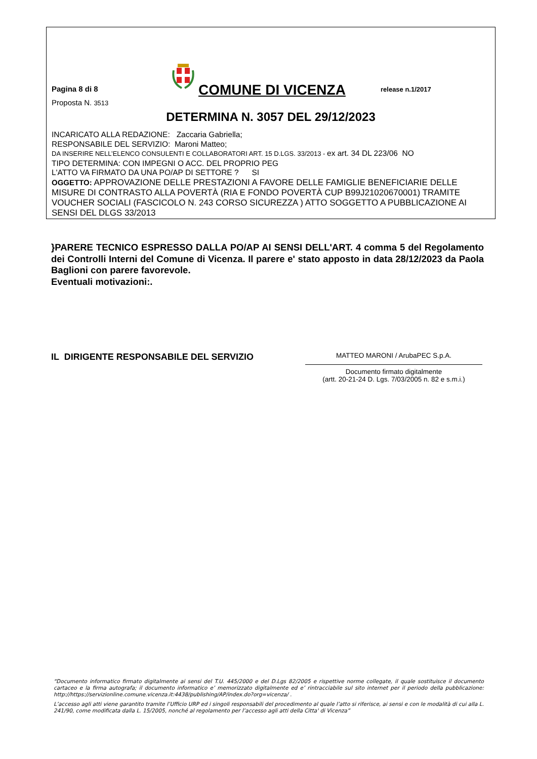Pagina 8 di 8
COMUNE DI VICENZA
release n.1/2017
Proposta N. 3513
DETERMINA N. 3057 DEL 29/12/2023
INCARICATO ALLA REDAZIONE: Zaccaria Gabriella;
RESPONSABILE DEL SERVIZIO: Maroni Matteo;
DA INSERIRE NELL’ELENCO CONSULENTI E COLLABORATORI ART. 15 D.LGS. 33/2013 - ex art. 34 DL 223/06 NO
TIPO DETERMINA: CON IMPEGNI O ACC. DEL PROPRIO PEG
L'ATTO VA FIRMATO DA UNA PO/AP DI SETTORE ? SI
OGGETTO: APPROVAZIONE DELLE PRESTAZIONI A FAVORE DELLE FAMIGLIE BENEFICIARIE DELLE MISURE DI CONTRASTO ALLA POVERTÀ (RIA E FONDO POVERTÀ CUP B99J21020670001) TRAMITE VOUCHER SOCIALI (FASCICOLO N. 243 CORSO SICUREZZA ) ATTO SOGGETTO A PUBBLICAZIONE AI SENSI DEL DLGS 33/2013
}PARERE TECNICO ESPRESSO DALLA PO/AP AI SENSI DELL'ART. 4 comma 5 del Regolamento dei Controlli Interni del Comune di Vicenza. Il parere e' stato apposto in data 28/12/2023 da Paola Baglioni con parere favorevole.
Eventuali motivazioni:.
IL DIRIGENTE RESPONSABILE DEL SERVIZIO
MATTEO MARONI / ArubaPEC S.p.A.
Documento firmato digitalmente
(artt. 20-21-24 D. Lgs. 7/03/2005 n. 82 e s.m.i.)
“Documento informatico firmato digitalmente ai sensi del T.U. 445/2000 e del D.Lgs 82/2005 e rispettive norme collegate, il quale sostituisce il documento cartaceo e la firma autografa; il documento informatico e’ memorizzato digitalmente ed e’ rintracciabile sul sito internet per il periodo della pubblicazione: http://https://servizionline.comune.vicenza.it:4438/publishing/AP/index.do?org=vicenza/ .
L’accesso agli atti viene garantito tramite l’Ufficio URP ed i singoli responsabili del procedimento al quale l’atto si riferisce, ai sensi e con le modalità di cui alla L. 241/90, come modificata dalla L. 15/2005, nonché al regolamento per l’accesso agli atti della Citta' di Vicenza”